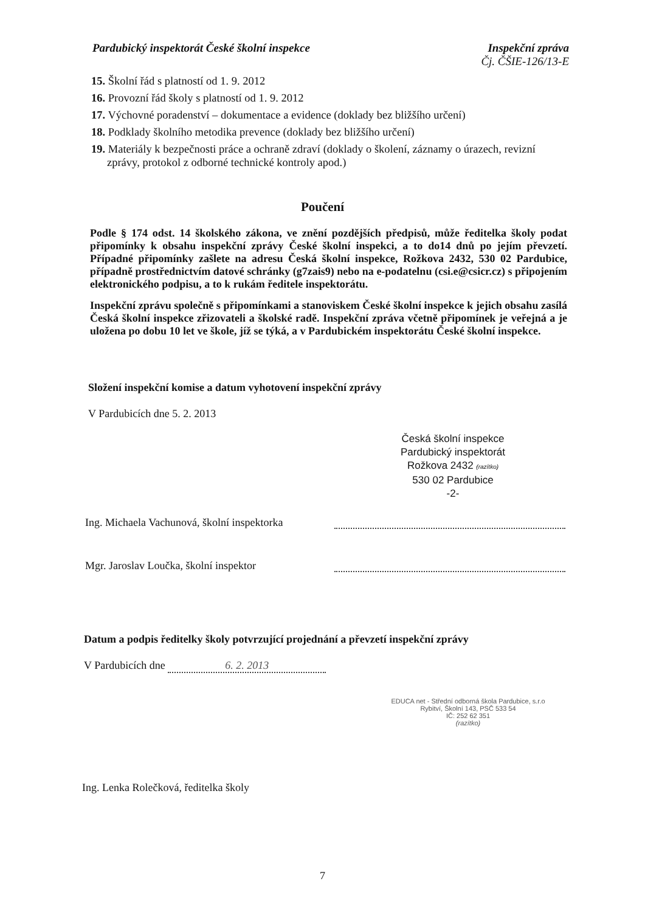Pardubický inspektorát České školní inspekce
Inspekční zpráva
Čj. ČŠIE-126/13-E
15. Školní řád s platností od 1. 9. 2012
16. Provozní řád školy s platností od 1. 9. 2012
17. Výchovné poradenství – dokumentace a evidence (doklady bez bližšího určení)
18. Podklady školního metodika prevence (doklady bez bližšího určení)
19. Materiály k bezpečnosti práce a ochraně zdraví (doklady o školení, záznamy o úrazech, revizní zprávy, protokol z odborné technické kontroly apod.)
Poučení
Podle § 174 odst. 14 školského zákona, ve znění pozdějších předpisů, může ředitelka školy podat připomínky k obsahu inspekční zprávy České školní inspekci, a to do14 dnů po jejím převzetí. Případné připomínky zašlete na adresu Česká školní inspekce, Rožkova 2432, 530 02 Pardubice, případně prostřednictvím datové schránky (g7zais9) nebo na e-podatelnu (csi.e@csicr.cz) s připojením elektronického podpisu, a to k rukám ředitele inspektorátu.
Inspekční zprávu společně s připomínkami a stanoviskem České školní inspekce k jejich obsahu zasílá Česká školní inspekce zřizovateli a školské radě. Inspekční zpráva včetně připomínek je veřejná a je uložena po dobu 10 let ve škole, jíž se týká, a v Pardubickém inspektorátu České školní inspekce.
Složení inspekční komise a datum vyhotovení inspekční zprávy
V Pardubicích dne 5. 2. 2013
Česká školní inspekce
Pardubický inspektorát
Rožkova 2432 (razítko)
530 02 Pardubice
-2-
Ing. Michaela Vachunová, školní inspektorka
Mgr. Jaroslav Loučka, školní inspektor
Datum a podpis ředitelky školy potvrzující projednání a převzetí inspekční zprávy
V Pardubicích dne 6. 2. 2013
EDUCA net - Střední odborná škola Pardubice, s.r.o
Rybitví, Školní 143, PSČ 533 54
IČ: 252 62 351
(razítko)
Ing. Lenka Rolečková, ředitelka školy
7